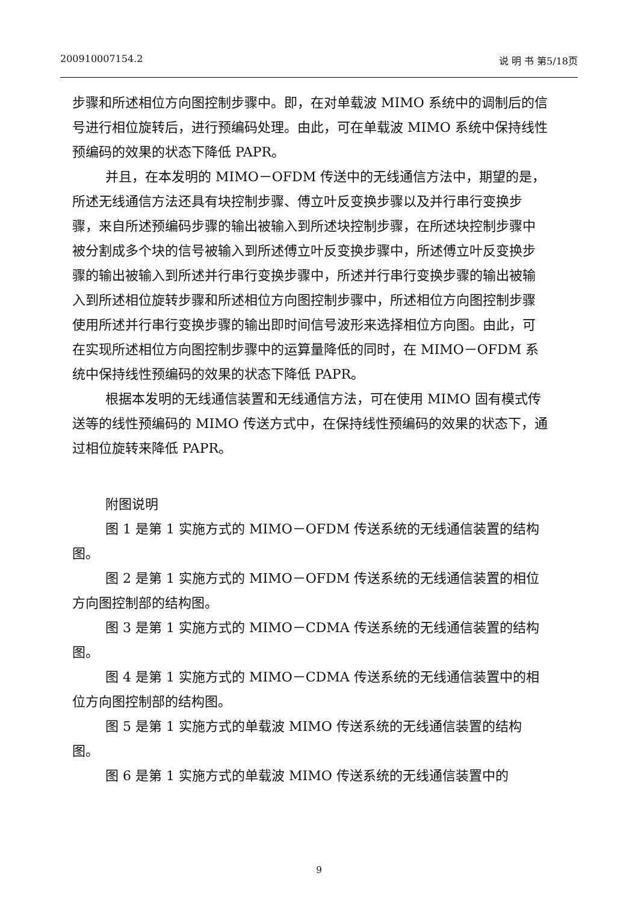200910007154.2 说 明 书 第5/18页
步骤和所述相位方向图控制步骤中。即，在对单载波 MIMO 系统中的调制后的信号进行相位旋转后，进行预编码处理。由此，可在单载波 MIMO 系统中保持线性预编码的效果的状态下降低 PAPR。
并且，在本发明的 MIMO－OFDM 传送中的无线通信方法中，期望的是，所述无线通信方法还具有块控制步骤、傅立叶反变换步骤以及并行串行变换步骤，来自所述预编码步骤的输出被输入到所述块控制步骤，在所述块控制步骤中被分割成多个块的信号被输入到所述傅立叶反变换步骤中，所述傅立叶反变换步骤的输出被输入到所述并行串行变换步骤中，所述并行串行变换步骤的输出被输入到所述相位旋转步骤和所述相位方向图控制步骤中，所述相位方向图控制步骤使用所述并行串行变换步骤的输出即时间信号波形来选择相位方向图。由此，可在实现所述相位方向图控制步骤中的运算量降低的同时，在 MIMO－OFDM 系统中保持线性预编码的效果的状态下降低 PAPR。
根据本发明的无线通信装置和无线通信方法，可在使用 MIMO 固有模式传送等的线性预编码的 MIMO 传送方式中，在保持线性预编码的效果的状态下，通过相位旋转来降低 PAPR。
附图说明
图 1 是第 1 实施方式的 MIMO－OFDM 传送系统的无线通信装置的结构图。
图 2 是第 1 实施方式的 MIMO－OFDM 传送系统的无线通信装置的相位方向图控制部的结构图。
图 3 是第 1 实施方式的 MIMO－CDMA 传送系统的无线通信装置的结构图。
图 4 是第 1 实施方式的 MIMO－CDMA 传送系统的无线通信装置中的相位方向图控制部的结构图。
图 5 是第 1 实施方式的单载波 MIMO 传送系统的无线通信装置的结构图。
图 6 是第 1 实施方式的单载波 MIMO 传送系统的无线通信装置中的
9